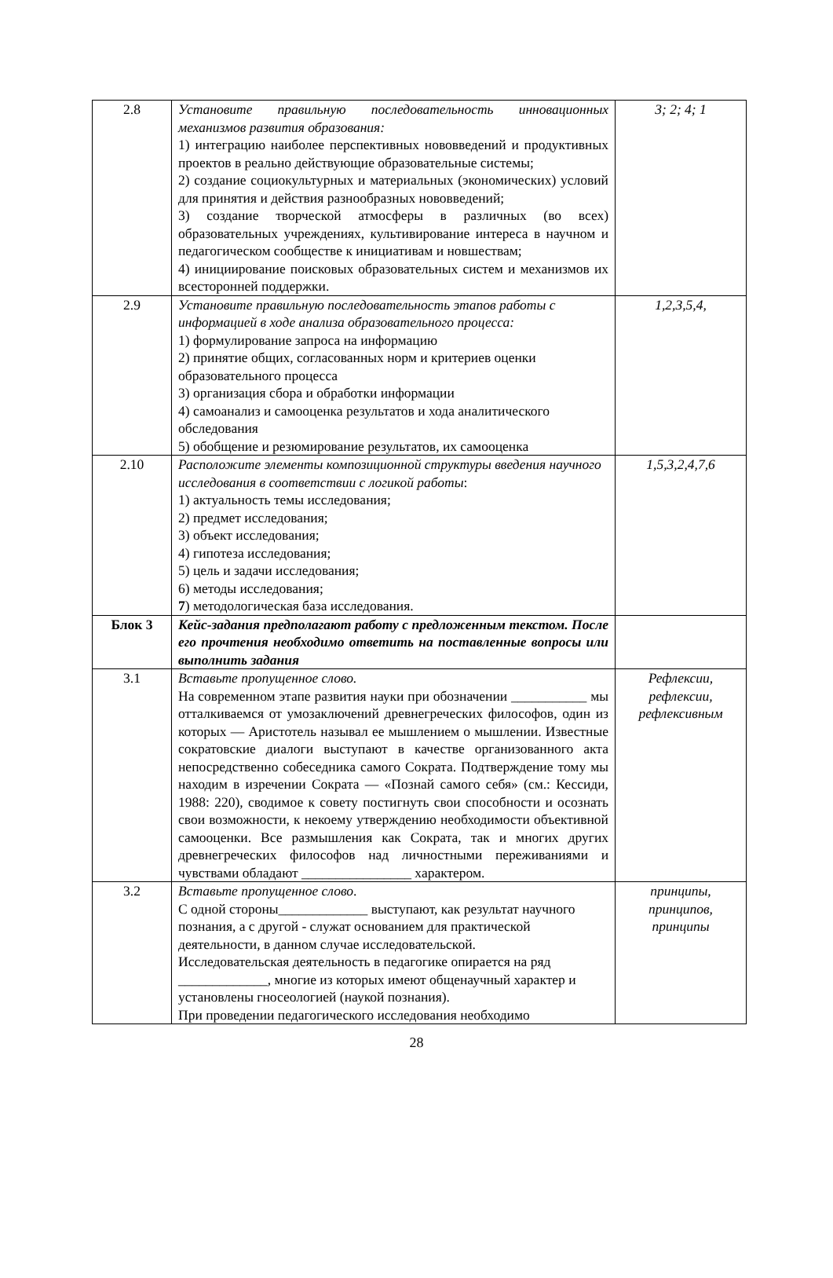| 2.8 | Установите правильную последовательность инновационных механизмов развития образования: 1) интеграцию наиболее перспективных нововведений и продуктивных проектов в реально действующие образовательные системы; 2) создание социокультурных и материальных (экономических) условий для принятия и действия разнообразных нововведений; 3) создание творческой атмосферы в различных (во всех) образовательных учреждениях, культивирование интереса в научном и педагогическом сообществе к инициативам и новшествам; 4) инициирование поисковых образовательных систем и механизмов их всесторонней поддержки. | 3; 2; 4; 1 |
| 2.9 | Установите правильную последовательность этапов работы с информацией в ходе анализа образовательного процесса: 1) формулирование запроса на информацию 2) принятие общих, согласованных норм и критериев оценки образовательного процесса 3) организация сбора и обработки информации 4) самоанализ и самооценка результатов и хода аналитического обследования 5) обобщение и резюмирование результатов, их самооценка | 1,2,3,5,4, |
| 2.10 | Расположите элементы композиционной структуры введения научного исследования в соответствии с логикой работы : 1) актуальность темы исследования; 2) предмет исследования; 3) объект исследования; 4) гипотеза исследования; 5) цель и задачи исследования; 6) методы исследования; 7 ) методологическая база исследования. | 1,5,3,2,4,7,6 |
| Блок 3 | Кейс-задания предполагают работу с предложенным текстом. После его прочтения необходимо ответить на поставленные вопросы или выполнить задания | |
| 3.1 | Вставьте пропущенное слово. На современном этапе развития науки при обозначении ___________ мы отталкиваемся от умозаключений древнегреческих философов, один из которых — Аристотель называл ее мышлением о мышлении. Известные сократовские диалоги выступают в качестве организованного акта непосредственно собеседника самого Сократа. Подтверждение тому мы находим в изречении Сократа — «Познай самого себя» (см.: Кессиди, 1988: 220), сводимое к совету постигнуть свои способности и осознать свои возможности, к некоему утверждению необходимости объективной самооценки. Все размышления как Сократа, так и многих других древнегреческих философов над личностными переживаниями и чувствами обладают ________________ характером. | Рефлексии, рефлексии, рефлексивным |
| 3.2 | Вставьте пропущенное слово . С одной стороны_____________ выступают, как результат научного познания, а с другой - служат основанием для практической деятельности, в данном случае исследовательской. Исследовательская деятельность в педагогике опирается на ряд _____________, многие из которых имеют общенаучный характер и установлены гносеологией (наукой познания). При проведении педагогического исследования необходимо | принципы, принципов, принципы |
28